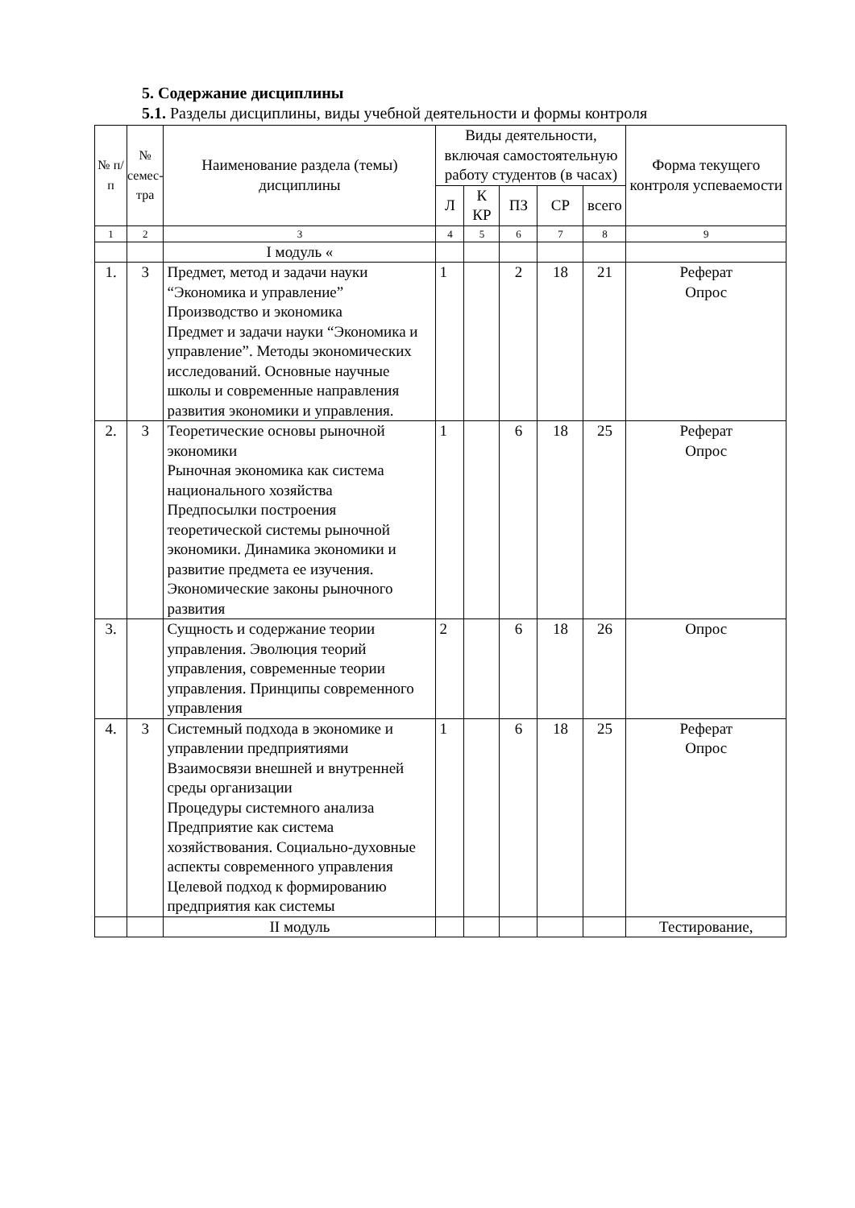5. Содержание дисциплины
5.1. Разделы дисциплины, виды учебной деятельности и формы контроля
| № п/п | № семес-тра | Наименование раздела (темы) дисциплины | Виды деятельности, включая самостоятельную работу студентов (в часах) | | | | | Форма текущего контроля успеваемости |
| --- | --- | --- | --- | --- | --- | --- | --- | --- |
| | | | Л | К КР | ПЗ | СР | всего | |
| 1 | 2 | 3 | 4 | 5 | 6 | 7 | 8 | 9 |
| | | I модуль « | | | | | | |
| 1. | 3 | Предмет, метод и задачи науки “Экономика и управление” Производство и экономика Предмет и задачи науки “Экономика и управление”. Методы экономических исследований. Основные научные школы и современные направления развития экономики и управления. | 1 | | 2 | 18 | 21 | Реферат Опрос |
| 2. | 3 | Теоретические основы рыночной экономики Рыночная экономика как система национального хозяйства Предпосылки построения теоретической системы рыночной экономики. Динамика экономики и развитие предмета ее изучения. Экономические законы рыночного развития | 1 | | 6 | 18 | 25 | Реферат Опрос |
| 3. | | Сущность и содержание теории управления. Эволюция теорий управления, современные теории управления. Принципы современного управления | 2 | | 6 | 18 | 26 | Опрос |
| 4. | 3 | Системный подхода в экономике и управлении предприятиями Взаимосвязи внешней и внутренней среды организации Процедуры системного анализа Предприятие как система хозяйствования. Социально-духовные аспекты современного управления Целевой подход к формированию предприятия как системы | 1 | | 6 | 18 | 25 | Реферат Опрос |
| | | II модуль | | | | | | Тестирование, |